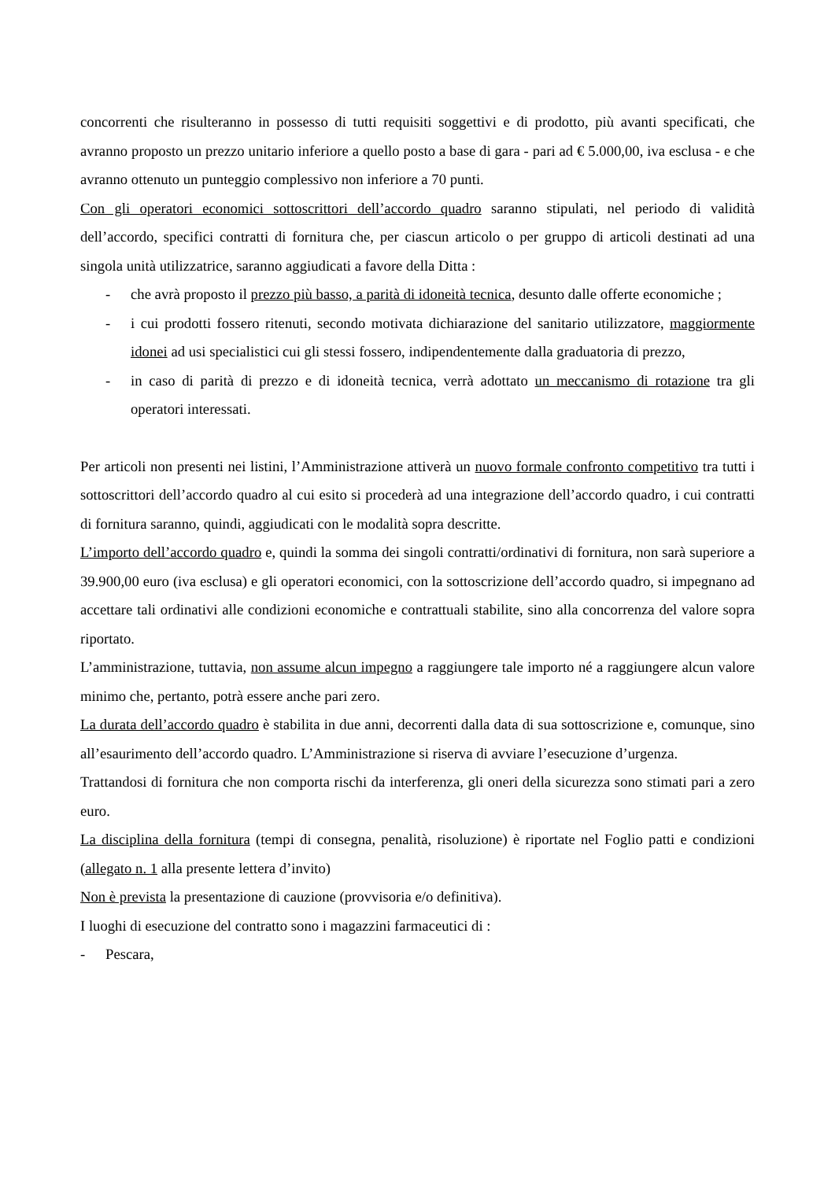concorrenti che risulteranno in possesso di tutti requisiti soggettivi e di prodotto, più avanti specificati, che avranno proposto un prezzo unitario inferiore a quello posto a base di gara - pari ad € 5.000,00, iva esclusa - e che avranno ottenuto un punteggio complessivo non inferiore a 70 punti.
Con gli operatori economici sottoscrittori dell’accordo quadro saranno stipulati, nel periodo di validità dell’accordo, specifici contratti di fornitura che, per ciascun articolo o per gruppo di articoli destinati ad una singola unità utilizzatrice, saranno aggiudicati a favore della Ditta :
- che avrà proposto il prezzo più basso, a parità di idoneità tecnica, desunto dalle offerte economiche ;
- i cui prodotti fossero ritenuti, secondo motivata dichiarazione del sanitario utilizzatore, maggiormente idonei ad usi specialistici cui gli stessi fossero, indipendentemente dalla graduatoria di prezzo,
- in caso di parità di prezzo e di idoneità tecnica, verrà adottato un meccanismo di rotazione tra gli operatori interessati.
Per articoli non presenti nei listini, l’Amministrazione attiverà un nuovo formale confronto competitivo tra tutti i sottoscrittori dell’accordo quadro al cui esito si procederà ad una integrazione dell’accordo quadro, i cui contratti di fornitura saranno, quindi, aggiudicati con le modalità sopra descritte.
L’importo dell’accordo quadro e, quindi la somma dei singoli contratti/ordinativi di fornitura, non sarà superiore a 39.900,00 euro (iva esclusa) e gli operatori economici, con la sottoscrizione dell’accordo quadro, si impegnano ad accettare tali ordinativi alle condizioni economiche e contrattuali stabilite, sino alla concorrenza del valore sopra riportato.
L’amministrazione, tuttavia, non assume alcun impegno a raggiungere tale importo né a raggiungere alcun valore minimo che, pertanto, potrà essere anche pari zero.
La durata dell’accordo quadro è stabilita in due anni, decorrenti dalla data di sua sottoscrizione e, comunque, sino all’esaurimento dell’accordo quadro. L’Amministrazione si riserva di avviare l’esecuzione d’urgenza.
Trattandosi di fornitura che non comporta rischi da interferenza, gli oneri della sicurezza sono stimati pari a zero euro.
La disciplina della fornitura (tempi di consegna, penalità, risoluzione) è riportate nel Foglio patti e condizioni (allegato n. 1 alla presente lettera d’invito)
Non è prevista la presentazione di cauzione (provvisoria e/o definitiva).
I luoghi di esecuzione del contratto sono i magazzini farmaceutici di :
- Pescara,